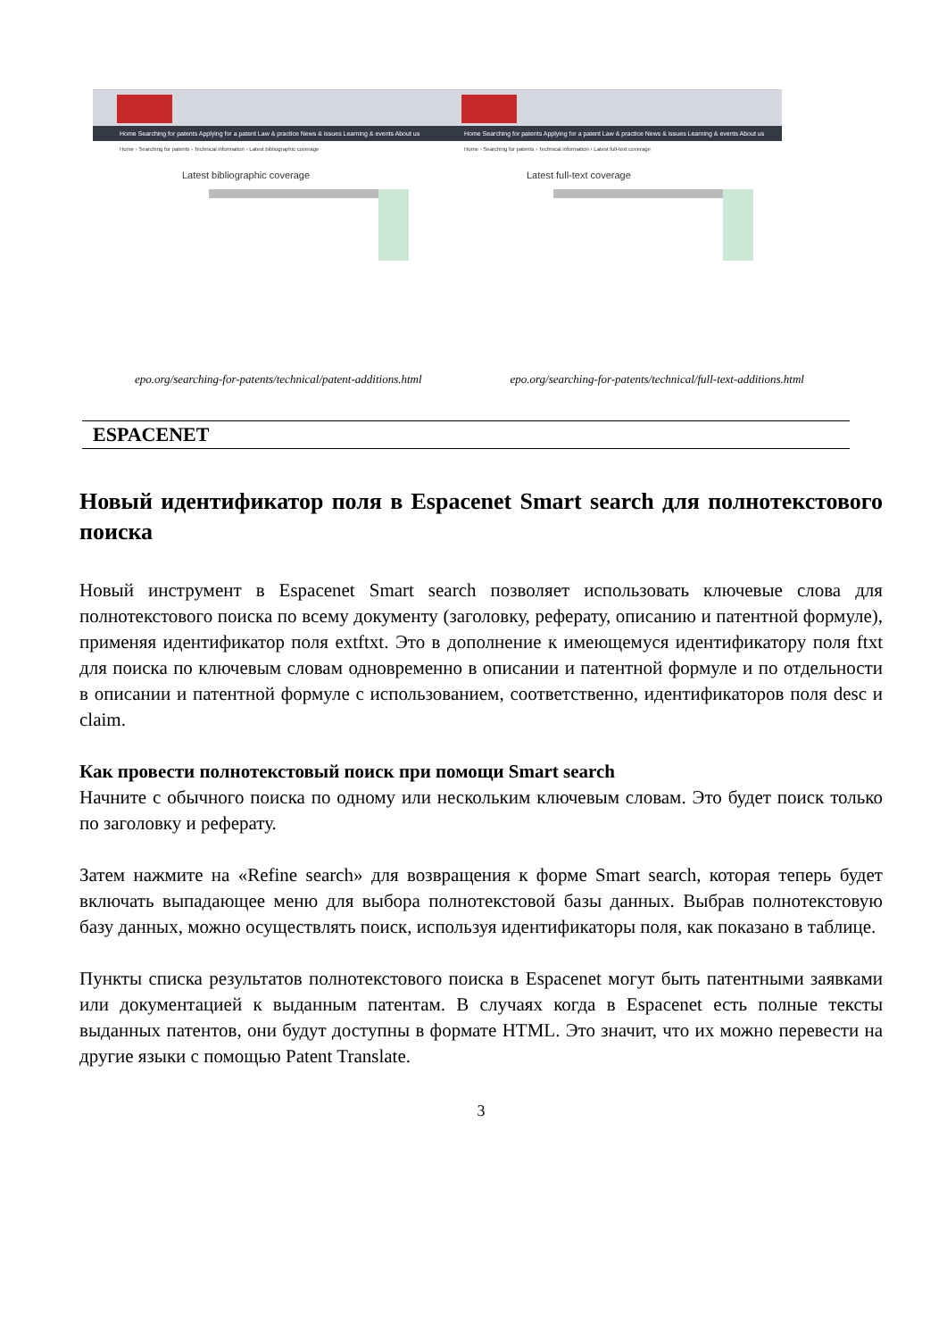Home Searching for patents Applying for a patent Law & practice News & issues Learning & events About us
Home › Searching for patents › Technical information › Latest bibliographic coverage
Latest bibliographic coverage
Home Searching for patents Applying for a patent Law & practice News & issues Learning & events About us
Home › Searching for patents › Technical information › Latest full-text coverage
Latest full-text coverage
epo.org/searching-for-patents/technical/patent-additions.html epo.org/searching-for-patents/technical/full-text-additions.html
ESPACENET
Новый идентификатор поля в Espacenet Smart search для полнотекстового поиска
Новый инструмент в Espacenet Smart search позволяет использовать ключевые слова для полнотекстового поиска по всему документу (заголовку, реферату, описанию и патентной формуле), применяя идентификатор поля extftxt. Это в дополнение к имеющемуся идентификатору поля ftxt для поиска по ключевым словам одновременно в описании и патентной формуле и по отдельности в описании и патентной формуле с использованием, соответственно, идентификаторов поля desc и claim.
Как провести полнотекстовый поиск при помощи Smart search
Начните с обычного поиска по одному или нескольким ключевым словам. Это будет поиск только по заголовку и реферату.
Затем нажмите на «Refine search» для возвращения к форме Smart search, которая теперь будет включать выпадающее меню для выбора полнотекстовой базы данных. Выбрав полнотекстовую базу данных, можно осуществлять поиск, используя идентификаторы поля, как показано в таблице.
Пункты списка результатов полнотекстового поиска в Espacenet могут быть патентными заявками или документацией к выданным патентам. В случаях когда в Espacenet есть полные тексты выданных патентов, они будут доступны в формате HTML. Это значит, что их можно перевести на другие языки с помощью Patent Translate.
3